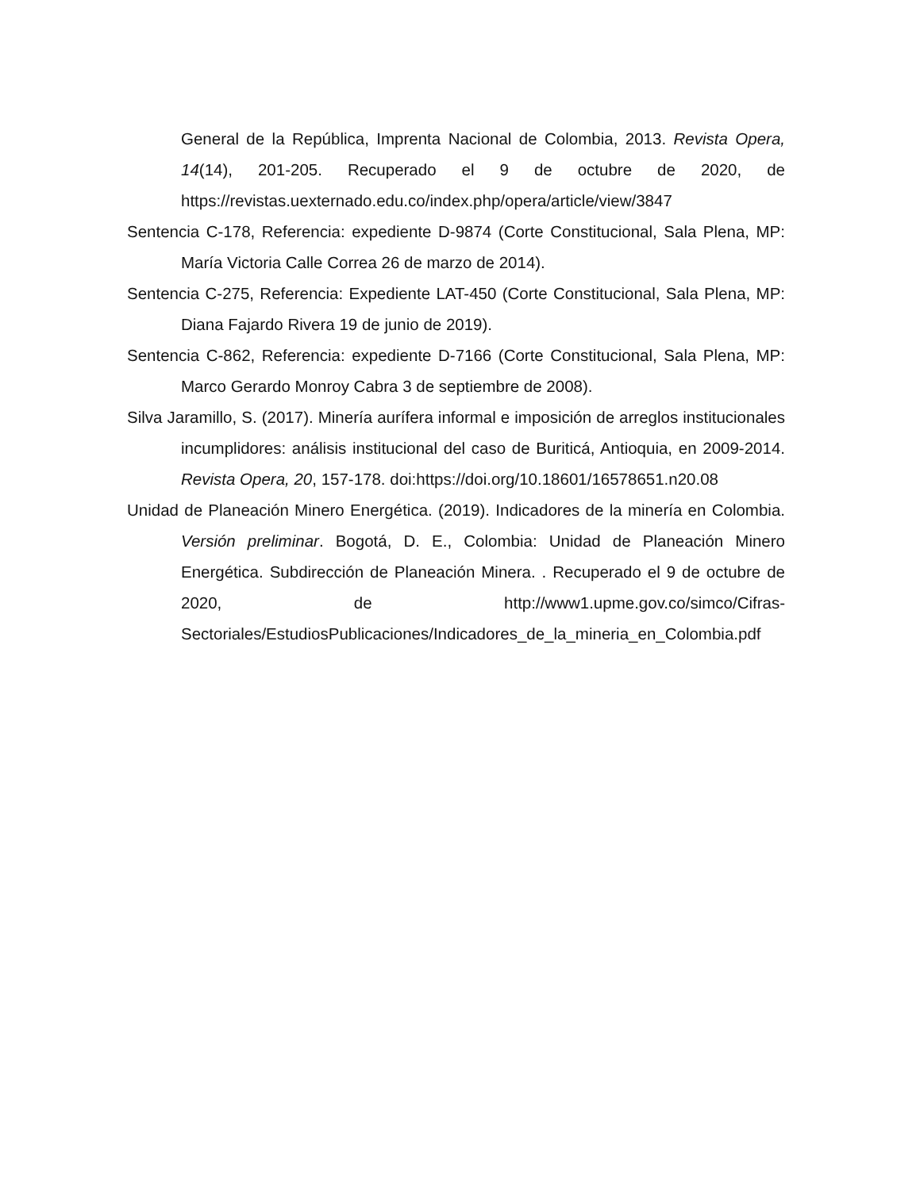General de la República, Imprenta Nacional de Colombia, 2013. Revista Opera, 14(14), 201-205. Recuperado el 9 de octubre de 2020, de https://revistas.uexternado.edu.co/index.php/opera/article/view/3847
Sentencia C-178, Referencia: expediente D-9874 (Corte Constitucional, Sala Plena, MP: María Victoria Calle Correa 26 de marzo de 2014).
Sentencia C-275, Referencia: Expediente LAT-450 (Corte Constitucional, Sala Plena, MP: Diana Fajardo Rivera 19 de junio de 2019).
Sentencia C-862, Referencia: expediente D-7166 (Corte Constitucional, Sala Plena, MP: Marco Gerardo Monroy Cabra 3 de septiembre de 2008).
Silva Jaramillo, S. (2017). Minería aurífera informal e imposición de arreglos institucionales incumplidores: análisis institucional del caso de Buriticá, Antioquia, en 2009-2014. Revista Opera, 20, 157-178. doi:https://doi.org/10.18601/16578651.n20.08
Unidad de Planeación Minero Energética. (2019). Indicadores de la minería en Colombia. Versión preliminar. Bogotá, D. E., Colombia: Unidad de Planeación Minero Energética. Subdirección de Planeación Minera. . Recuperado el 9 de octubre de 2020, de http://www1.upme.gov.co/simco/Cifras-Sectoriales/EstudiosPublicaciones/Indicadores_de_la_mineria_en_Colombia.pdf